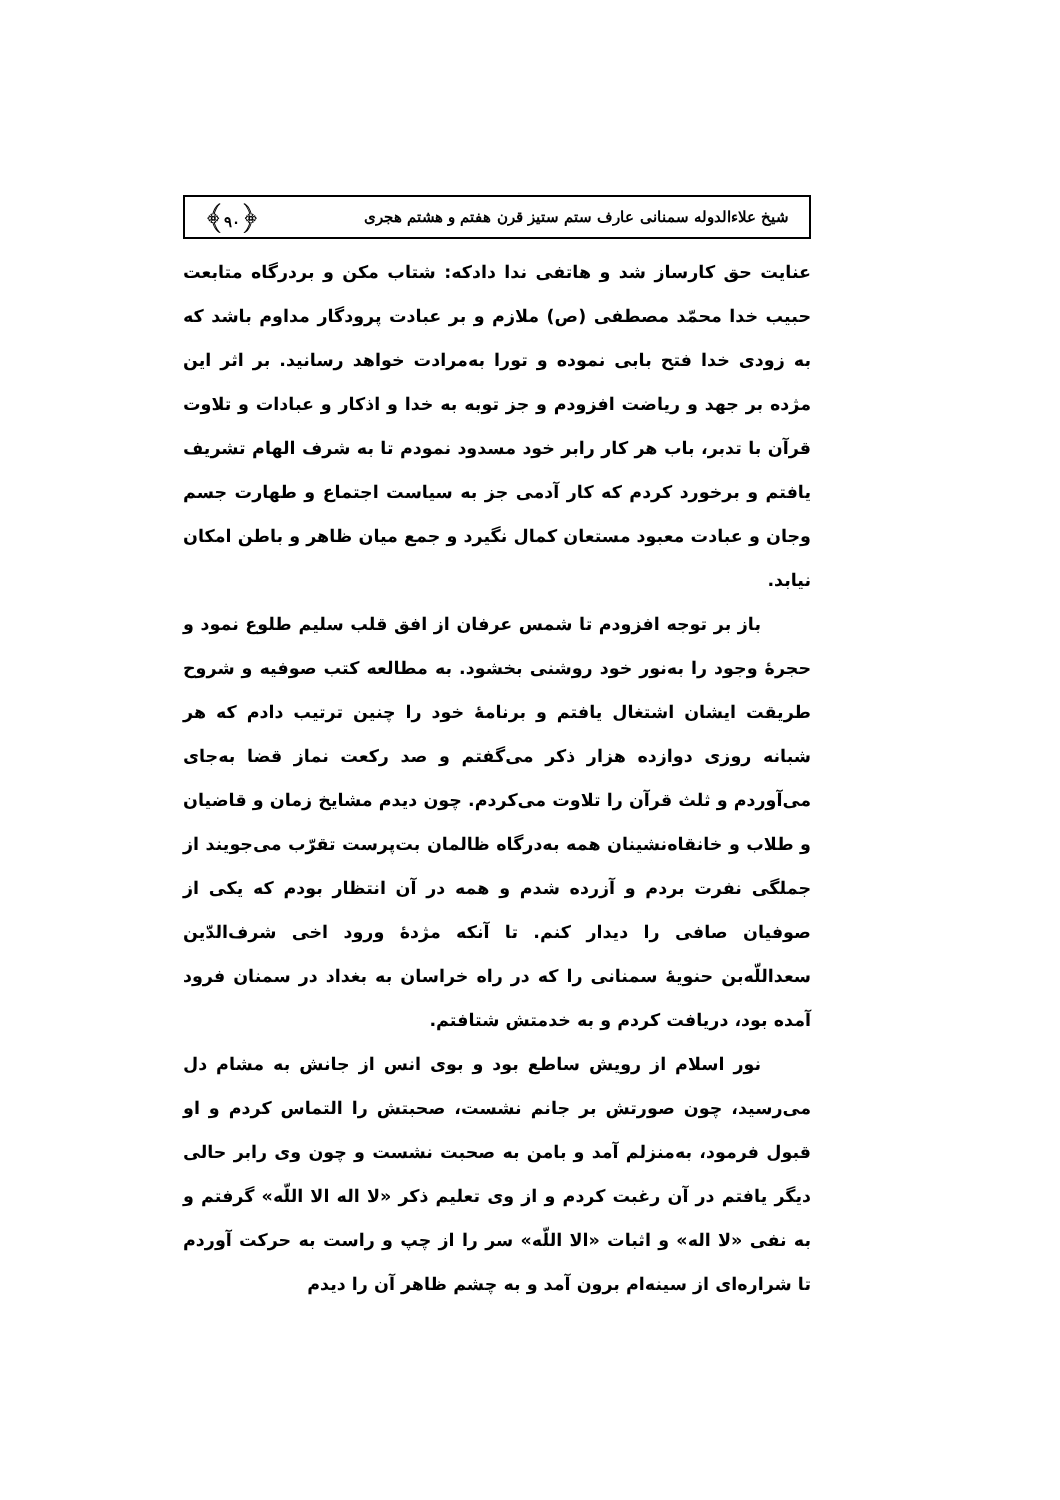شیخ علاءالدوله سمنانی عارف ستم ستیز قرن هفتم و هشتم هجری ﴿۹۰﴾
عنایت حق کارساز شد و هاتفی ندا دادکه: شتاب مکن و بردرگاه متابعت حبیب خدا محمّد مصطفی (ص) ملازم و بر عبادت پرودگار مداوم باشد که به زودی خدا فتح بابی نموده و تورا به‌مرادت خواهد رسانید. بر اثر این مژده بر جهد و ریاضت افزودم و جز توبه به خدا و اذکار و عبادات و تلاوت قرآن با تدبر، باب هر کار رابر خود مسدود نمودم تا به شرف الهام تشریف یافتم و برخورد کردم که کار آدمی جز به سیاست اجتماع و طهارت جسم وجان و عبادت معبود مستعان کمال نگیرد و جمع میان ظاهر و باطن امکان نیابد.
باز بر توجه افزودم تا شمس عرفان از افق قلب سلیم طلوع نمود و حجرهٔ وجود را به‌نور خود روشنی بخشود. به مطالعه کتب صوفیه و شروح طریقت ایشان اشتغال یافتم و برنامهٔ خود را چنین ترتیب دادم که هر شبانه روزی دوازده هزار ذکر می‌گفتم و صد رکعت نماز قضا به‌جای می‌آوردم و ثلث قرآن را تلاوت می‌کردم. چون دیدم مشایخ زمان و قاضیان و طلاب و خانقاه‌نشینان همه به‌درگاه ظالمان بت‌پرست تقرّب می‌جویند از جملگی نفرت بردم و آزرده شدم و همه در آن انتظار بودم که یکی از صوفیان صافی را دیدار کنم. تا آنکه مژدهٔ ورود اخی شرف‌الدّین سعداللّه‌بن حنویهٔ سمنانی را که در راه خراسان به بغداد در سمنان فرود آمده بود، دریافت کردم و به خدمتش شتافتم.
نور اسلام از رویش ساطع بود و بوی انس از جانش به مشام دل می‌رسید، چون صورتش بر جانم نشست، صحبتش را التماس کردم و او قبول فرمود، به‌منزلم آمد و بامن به صحبت نشست و چون وی رابر حالی دیگر یافتم در آن رغبت کردم و از وی تعلیم ذکر «لا اله الا اللّه» گرفتم و به نفی «لا اله» و اثبات «الا اللّه» سر را از چپ و راست به حرکت آوردم تا شراره‌ای از سینه‌ام برون آمد و به چشم ظاهر آن را دیدم